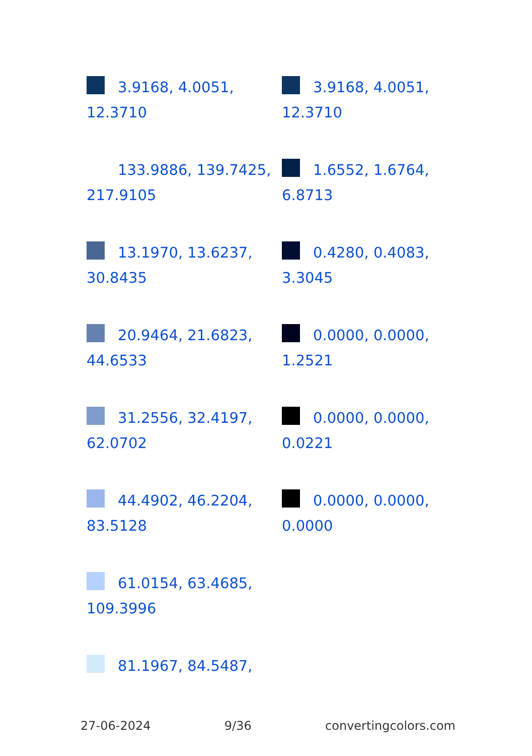3.9168, 4.0051, 12.3710
3.9168, 4.0051, 12.3710
133.9886, 139.7425, 217.9105
1.6552, 1.6764, 6.8713
13.1970, 13.6237, 30.8435
0.4280, 0.4083, 3.3045
20.9464, 21.6823, 44.6533
0.0000, 0.0000, 1.2521
31.2556, 32.4197, 62.0702
0.0000, 0.0000, 0.0221
44.4902, 46.2204, 83.5128
0.0000, 0.0000, 0.0000
61.0154, 63.4685, 109.3996
81.1967, 84.5487,
27-06-2024 9/36 convertingcolors.com